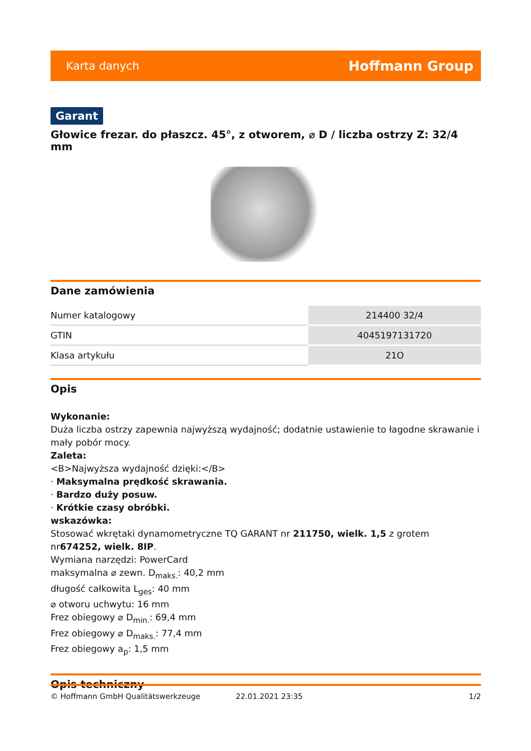Karta danych Hoffmann Group
Garant
Głowice frezar. do płaszcz. 45°, z otworem, ⌀ D / liczba ostrzy Z: 32/4 mm
Dane zamówienia
| Numer katalogowy | 214400 32/4 |
| GTIN | 4045197131720 |
| Klasa artykułu | 21O |
Opis
Wykonanie:
Duża liczba ostrzy zapewnia najwyższą wydajność; dodatnie ustawienie to łagodne skrawanie i mały pobór mocy.
Zaleta:
<B>Najwyższa wydajność dzięki:</B>
· Maksymalna prędkość skrawania.
· Bardzo duży posuw.
· Krótkie czasy obróbki.
wskazówka:
Stosować wkrętaki dynamometryczne TQ GARANT nr 211750, wielk. 1,5 z grotem nr674252, wielk. 8IP.
Wymiana narzędzi: PowerCard
maksymalna ⌀ zewn. D<sub>maks.</sub>: 40,2 mm
długość całkowita L<sub>ges</sub>: 40 mm
⌀ otworu uchwytu: 16 mm
Frez obiegowy ⌀ D<sub>min.</sub>: 69,4 mm
Frez obiegowy ⌀ D<sub>maks.</sub>: 77,4 mm
Frez obiegowy a<sub>p</sub>: 1,5 mm
Opis techniczny
© Hoffmann GmbH Qualitätswerkzeuge 22.01.2021 23:35 1/2